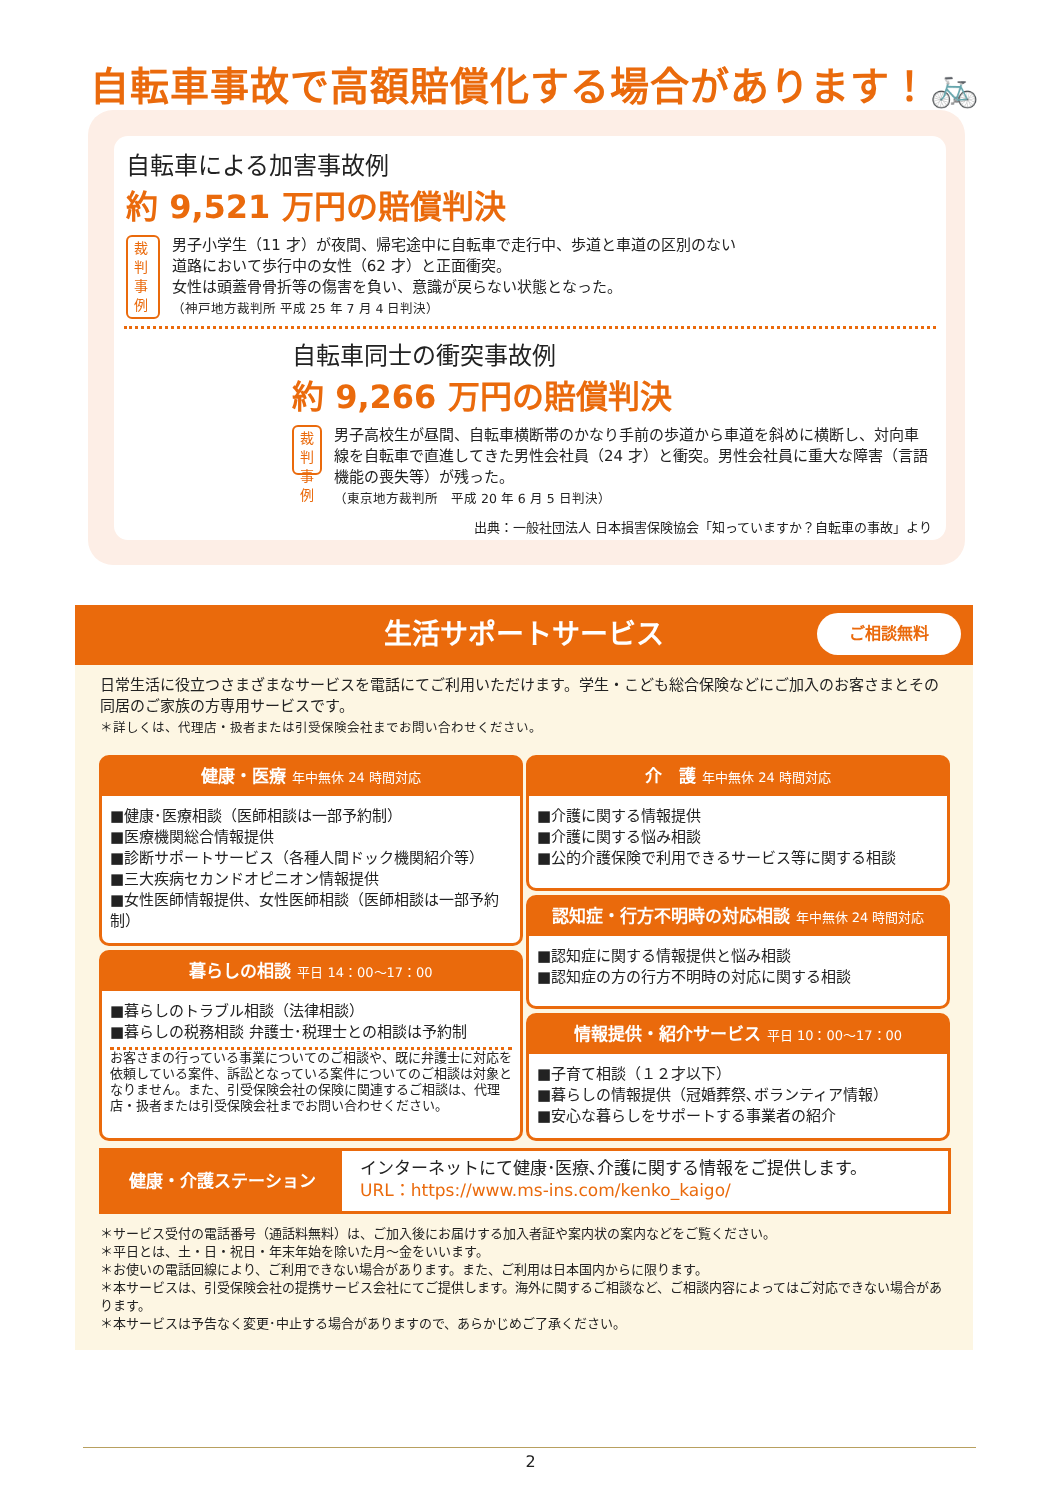自転車事故で高額賠償化する場合があります！🚲
自転車による加害事故例
約 9,521 万円の賠償判決
裁判
事例
男子小学生（11 才）が夜間、帰宅途中に自転車で走行中、歩道と車道の区別のない道路において歩行中の女性（62 才）と正面衝突。
女性は頭蓋骨骨折等の傷害を負い、意識が戻らない状態となった。
（神戸地方裁判所 平成 25 年 7 月 4 日判決）
自転車同士の衝突事故例
約 9,266 万円の賠償判決
裁判
事例
男子高校生が昼間、自転車横断帯のかなり手前の歩道から車道を斜めに横断し、対向車線を自転車で直進してきた男性会社員（24 才）と衝突。男性会社員に重大な障害（言語機能の喪失等）が残った。
（東京地方裁判所　平成 20 年 6 月 5 日判決）
出典：一般社団法人 日本損害保険協会「知っていますか？自転車の事故」より
生活サポートサービス
ご相談無料
日常生活に役立つさまざまなサービスを電話にてご利用いただけます。学生・こども総合保険などにご加入のお客さまとその同居のご家族の方専用サービスです。
＊詳しくは、代理店・扱者または引受保険会社までお問い合わせください。
健康・医療 年中無休 24 時間対応
■健康･医療相談（医師相談は一部予約制）
■医療機関総合情報提供
■診断サポートサービス（各種人間ドック機関紹介等）
■三大疾病セカンドオピニオン情報提供
■女性医師情報提供、女性医師相談（医師相談は一部予約制）
暮らしの相談 平日 14：00〜17：00
■暮らしのトラブル相談（法律相談）
■暮らしの税務相談 弁護士･税理士との相談は予約制
お客さまの行っている事業についてのご相談や、既に弁護士に対応を依頼している案件、訴訟となっている案件についてのご相談は対象となりません。また、引受保険会社の保険に関連するご相談は、代理店・扱者または引受保険会社までお問い合わせください。
介　護 年中無休 24 時間対応
■介護に関する情報提供
■介護に関する悩み相談
■公的介護保険で利用できるサービス等に関する相談
認知症・行方不明時の対応相談 年中無休 24 時間対応
■認知症に関する情報提供と悩み相談
■認知症の方の行方不明時の対応に関する相談
情報提供・紹介サービス 平日 10：00〜17：00
■子育て相談（１２才以下）
■暮らしの情報提供（冠婚葬祭､ボランティア情報）
■安心な暮らしをサポートする事業者の紹介
健康・介護ステーション
インターネットにて健康･医療､介護に関する情報をご提供します。
URL：https://www.ms-ins.com/kenko_kaigo/
＊サービス受付の電話番号（通話料無料）は、ご加入後にお届けする加入者証や案内状の案内などをご覧ください。
＊平日とは、土・日・祝日・年末年始を除いた月〜金をいいます。
＊お使いの電話回線により、ご利用できない場合があります。また、ご利用は日本国内からに限ります。
＊本サービスは、引受保険会社の提携サービス会社にてご提供します。海外に関するご相談など、ご相談内容によってはご対応できない場合があります。
＊本サービスは予告なく変更･中止する場合がありますので、あらかじめご了承ください。
2